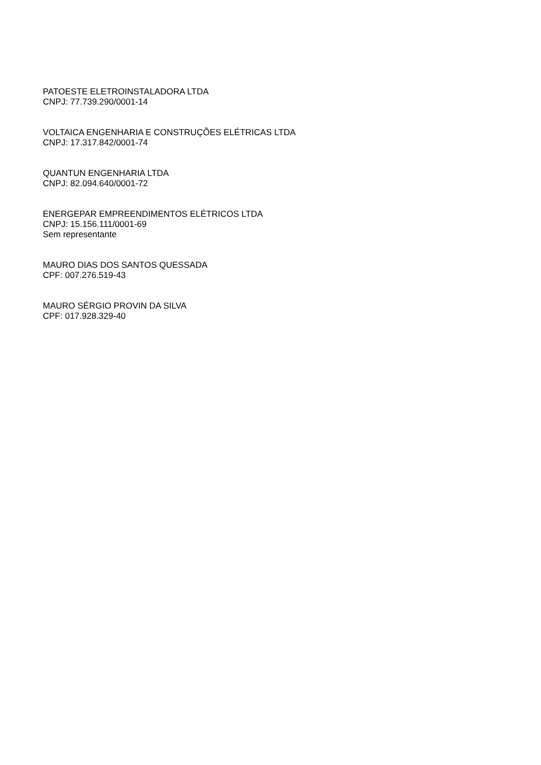PATOESTE ELETROINSTALADORA LTDA
CNPJ: 77.739.290/0001-14
VOLTAICA ENGENHARIA E CONSTRUÇÕES ELÉTRICAS LTDA
CNPJ: 17.317.842/0001-74
QUANTUN ENGENHARIA LTDA
CNPJ: 82.094.640/0001-72
ENERGEPAR EMPREENDIMENTOS ELÉTRICOS LTDA
CNPJ: 15.156.111/0001-69
Sem representante
MAURO DIAS DOS SANTOS QUESSADA
CPF: 007.276.519-43
MAURO SÉRGIO PROVIN DA SILVA
CPF: 017.928.329-40